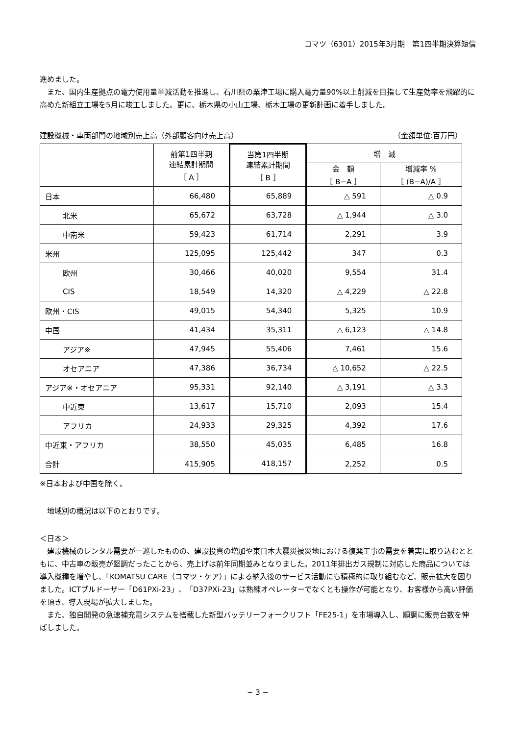コマツ（6301）2015年3月期　第1四半期決算短信
進めました。
　また、国内生産拠点の電力使用量半減活動を推進し、石川県の粟津工場に購入電力量90%以上削減を目指して生産効率を飛躍的に高めた新組立工場を5月に竣工しました。更に、栃木県の小山工場、栃木工場の更新計画に着手しました。
建設機械・車両部門の地域別売上高（外部顧客向け売上高） （金額単位:百万円）
| | 前第1四半期 連結累計期間 ［ A ］ | 当第1四半期 連結累計期間 ［ B ］ | 増 減 | |
| --- | --- | --- | --- | --- |
| | | | 金 額 ［ B−A ］ | 増減率 % ［ (B−A)/A ］ |
| 日本 | 66,480 | 65,889 | △ 591 | △ 0.9 |
| 北米 | 65,672 | 63,728 | △ 1,944 | △ 3.0 |
| 中南米 | 59,423 | 61,714 | 2,291 | 3.9 |
| 米州 | 125,095 | 125,442 | 347 | 0.3 |
| 欧州 | 30,466 | 40,020 | 9,554 | 31.4 |
| CIS | 18,549 | 14,320 | △ 4,229 | △ 22.8 |
| 欧州・CIS | 49,015 | 54,340 | 5,325 | 10.9 |
| 中国 | 41,434 | 35,311 | △ 6,123 | △ 14.8 |
| アジア※ | 47,945 | 55,406 | 7,461 | 15.6 |
| オセアニア | 47,386 | 36,734 | △ 10,652 | △ 22.5 |
| アジア※・オセアニア | 95,331 | 92,140 | △ 3,191 | △ 3.3 |
| 中近東 | 13,617 | 15,710 | 2,093 | 15.4 |
| アフリカ | 24,933 | 29,325 | 4,392 | 17.6 |
| 中近東・アフリカ | 38,550 | 45,035 | 6,485 | 16.8 |
| 合計 | 415,905 | 418,157 | 2,252 | 0.5 |
※日本および中国を除く。
　地域別の概況は以下のとおりです。
＜日本＞
　建設機械のレンタル需要が一巡したものの、建設投資の増加や東日本大震災被災地における復興工事の需要を着実に取り込むとともに、中古車の販売が堅調だったことから、売上げは前年同期並みとなりました。2011年排出ガス規制に対応した商品については導入機種を増やし、「KOMATSU CARE（コマツ・ケア）」による納入後のサービス活動にも積極的に取り組むなど、販売拡大を図りました。ICTブルドーザー「D61PXi-23」、「D37PXi-23」は熟練オペレーターでなくとも操作が可能となり、お客様から高い評価を頂き、導入現場が拡大しました。
　また、独自開発の急速補充電システムを搭載した新型バッテリーフォークリフト「FE25-1」を市場導入し、順調に販売台数を伸ばしました。
− 3 −